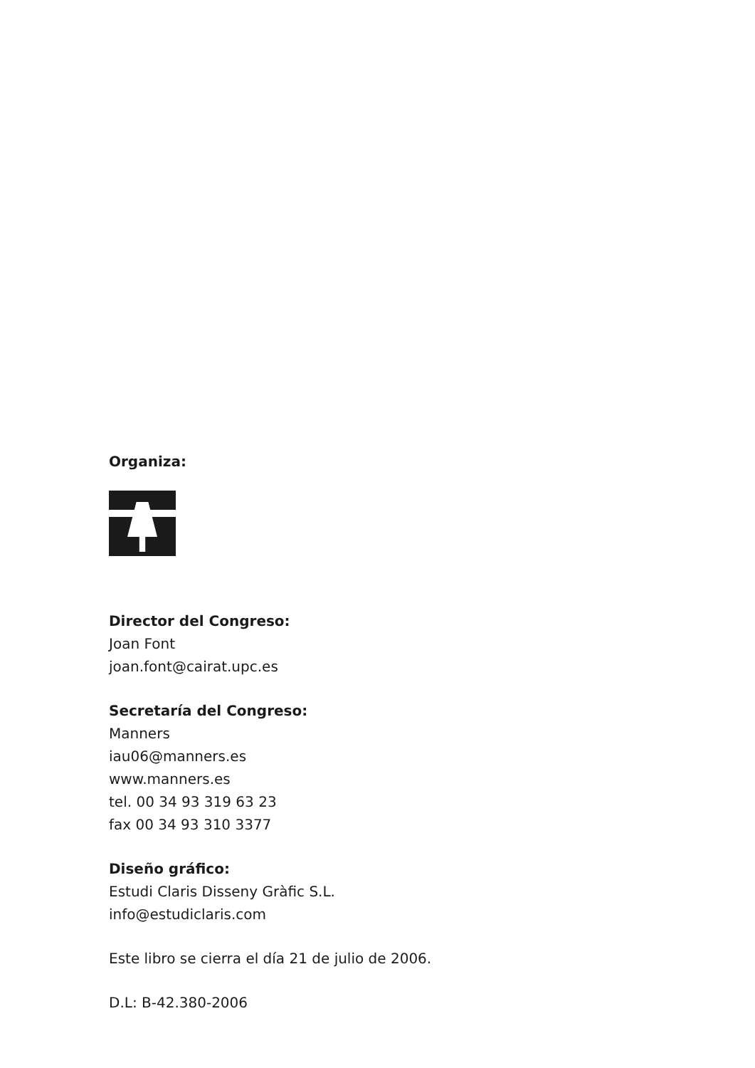Organiza:
Director del Congreso:
Joan Font
joan.font@cairat.upc.es
Secretaría del Congreso:
Manners
iau06@manners.es
www.manners.es
tel. 00 34 93 319 63 23
fax 00 34 93 310 3377
Diseño gráfico:
Estudi Claris Disseny Gràfic S.L.
info@estudiclaris.com
Este libro se cierra el día 21 de julio de 2006.
D.L: B-42.380-2006